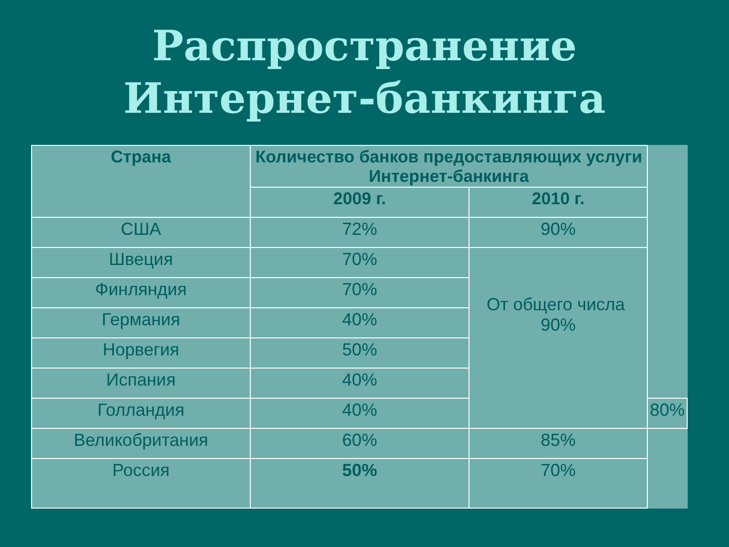Распространение
Интернет-банкинга
| Страна | Количество банков предоставляющих услуги Интернет-банкинга | | |
| --- | --- | --- | --- |
| | 2009 г. | 2010 г. | |
| США | 72% | 90% | |
| Швеция | 70% | От общего числа 90% | |
| Финляндия | 70% | | |
| Германия | 40% | | |
| Норвегия | 50% | | |
| Испания | 40% | | |
| Голландия | 40% | | 80% |
| Великобритания | 60% | 85% | |
| Россия | 50% | 70% | |